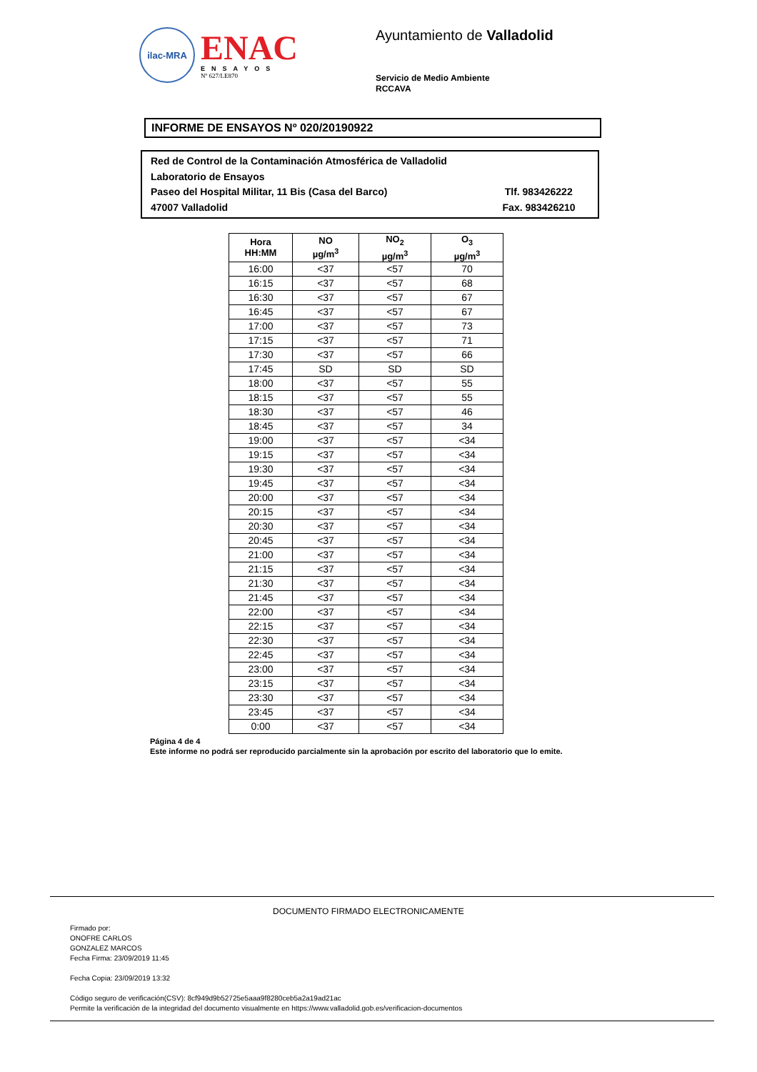ilac-MRA
ENAC
ENSAYOS
Nº 627/LE870
Ayuntamiento de Valladolid
Servicio de Medio Ambiente
RCCAVA
INFORME DE ENSAYOS Nº 020/20190922
Red de Control de la Contaminación Atmosférica de Valladolid
Laboratorio de Ensayos
Paseo del Hospital Militar, 11 Bis (Casa del Barco) Tlf. 983426222
47007 Valladolid Fax. 983426210
| Hora HH:MM | NO µg/m<sup>3</sup> | NO<sub>2</sub> µg/m<sup>3</sup> | O<sub>3</sub> µg/m<sup>3</sup> |
| --- | --- | --- | --- |
| 16:00 | <37 | <57 | 70 |
| 16:15 | <37 | <57 | 68 |
| 16:30 | <37 | <57 | 67 |
| 16:45 | <37 | <57 | 67 |
| 17:00 | <37 | <57 | 73 |
| 17:15 | <37 | <57 | 71 |
| 17:30 | <37 | <57 | 66 |
| 17:45 | SD | SD | SD |
| 18:00 | <37 | <57 | 55 |
| 18:15 | <37 | <57 | 55 |
| 18:30 | <37 | <57 | 46 |
| 18:45 | <37 | <57 | 34 |
| 19:00 | <37 | <57 | <34 |
| 19:15 | <37 | <57 | <34 |
| 19:30 | <37 | <57 | <34 |
| 19:45 | <37 | <57 | <34 |
| 20:00 | <37 | <57 | <34 |
| 20:15 | <37 | <57 | <34 |
| 20:30 | <37 | <57 | <34 |
| 20:45 | <37 | <57 | <34 |
| 21:00 | <37 | <57 | <34 |
| 21:15 | <37 | <57 | <34 |
| 21:30 | <37 | <57 | <34 |
| 21:45 | <37 | <57 | <34 |
| 22:00 | <37 | <57 | <34 |
| 22:15 | <37 | <57 | <34 |
| 22:30 | <37 | <57 | <34 |
| 22:45 | <37 | <57 | <34 |
| 23:00 | <37 | <57 | <34 |
| 23:15 | <37 | <57 | <34 |
| 23:30 | <37 | <57 | <34 |
| 23:45 | <37 | <57 | <34 |
| 0:00 | <37 | <57 | <34 |
Página 4 de 4
Este informe no podrá ser reproducido parcialmente sin la aprobación por escrito del laboratorio que lo emite.
DOCUMENTO FIRMADO ELECTRONICAMENTE
Firmado por:
ONOFRE CARLOS
GONZALEZ MARCOS
Fecha Firma: 23/09/2019 11:45
Fecha Copia: 23/09/2019 13:32
Código seguro de verificación(CSV): 8cf949d9b52725e5aaa9f8280ceb5a2a19ad21ac
Permite la verificación de la integridad del documento visualmente en https://www.valladolid.gob.es/verificacion-documentos